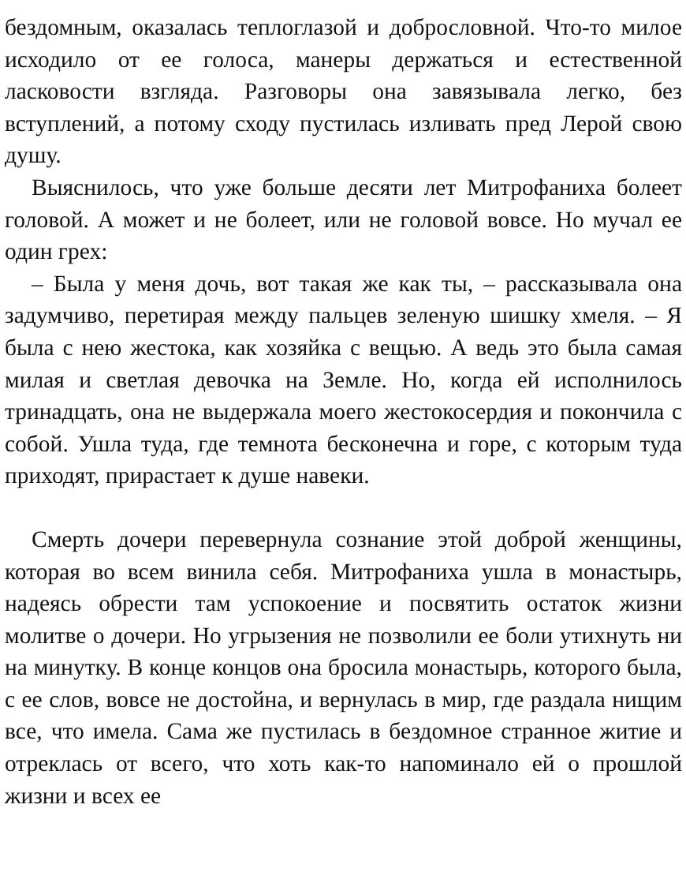бездомным, оказалась теплоглазой и добрословной. Что-то милое исходило от ее голоса, манеры держаться и естественной ласковости взгляда. Разговоры она завязывала легко, без вступлений, а потому сходу пустилась изливать пред Лерой свою душу.
Выяснилось, что уже больше десяти лет Митрофаниха болеет головой. А может и не болеет, или не головой вовсе. Но мучал ее один грех:
– Была у меня дочь, вот такая же как ты, – рассказывала она задумчиво, перетирая между пальцев зеленую шишку хмеля. – Я была с нею жестока, как хозяйка с вещью. А ведь это была самая милая и светлая девочка на Земле. Но, когда ей исполнилось тринадцать, она не выдержала моего жестокосердия и покончила с собой. Ушла туда, где темнота бесконечна и горе, с которым туда приходят, прирастает к душе навеки.
Смерть дочери перевернула сознание этой доброй женщины, которая во всем винила себя. Митрофаниха ушла в монастырь, надеясь обрести там успокоение и посвятить остаток жизни молитве о дочери. Но угрызения не позволили ее боли утихнуть ни на минутку. В конце концов она бросила монастырь, которого была, с ее слов, вовсе не достойна, и вернулась в мир, где раздала нищим все, что имела. Сама же пустилась в бездомное странное житие и отреклась от всего, что хоть как-то напоминало ей о прошлой жизни и всех ее